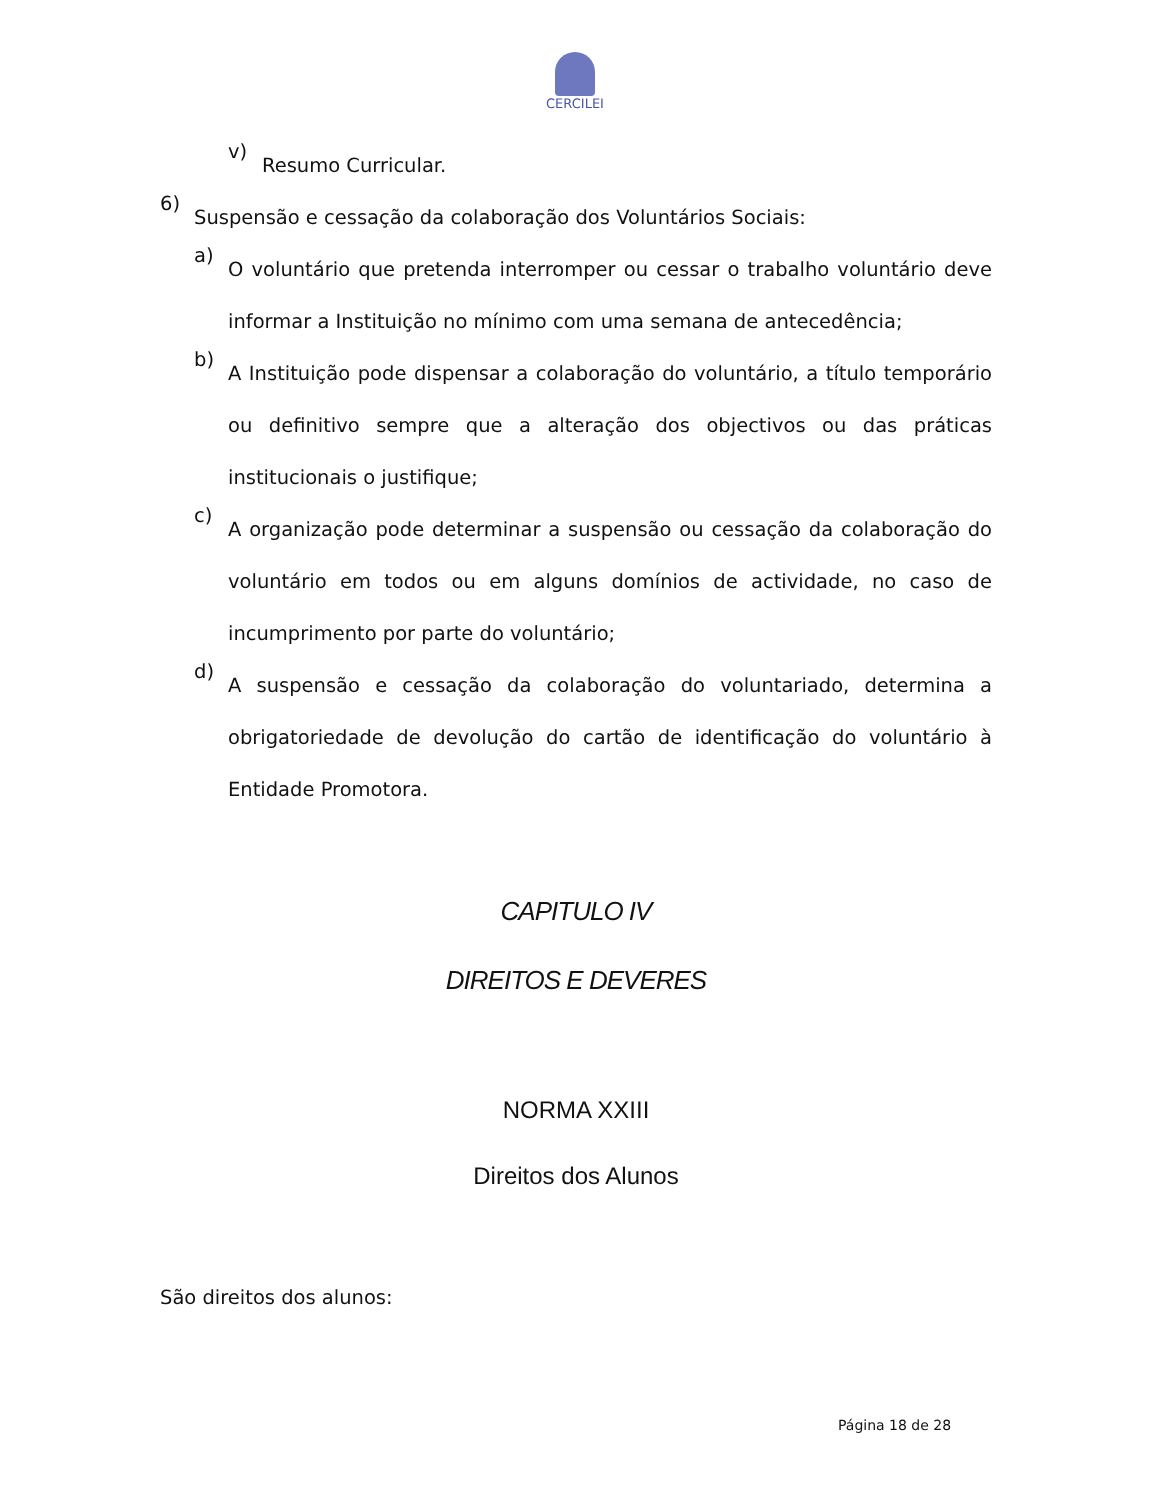CERCILEI
v)
Resumo Curricular.
6)
Suspensão e cessação da colaboração dos Voluntários Sociais:
a)
O voluntário que pretenda interromper ou cessar o trabalho voluntário deve informar a Instituição no mínimo com uma semana de antecedência;
b)
A Instituição pode dispensar a colaboração do voluntário, a título temporário ou definitivo sempre que a alteração dos objectivos ou das práticas institucionais o justifique;
c)
A organização pode determinar a suspensão ou cessação da colaboração do voluntário em todos ou em alguns domínios de actividade, no caso de incumprimento por parte do voluntário;
d)
A suspensão e cessação da colaboração do voluntariado, determina a obrigatoriedade de devolução do cartão de identificação do voluntário à Entidade Promotora.
CAPITULO IV
DIREITOS E DEVERES
NORMA XXIII
Direitos dos Alunos
São direitos dos alunos:
Página 18 de 28